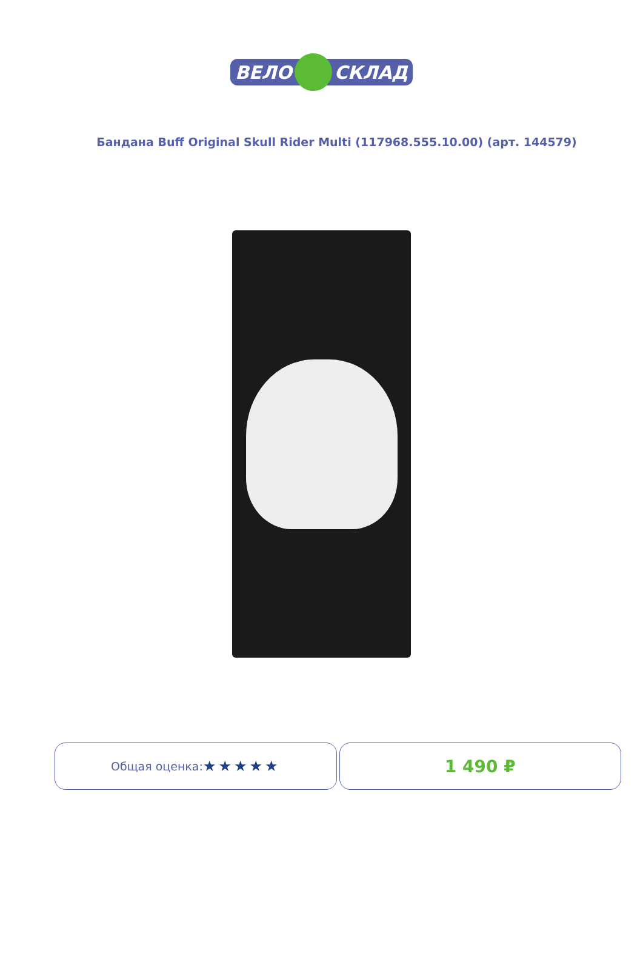ВЕЛО
СКЛАД
Бандана Buff Original Skull Rider Multi (117968.555.10.00) (арт. 144579)
Общая оценка: ★★★★★
1 490 ₽